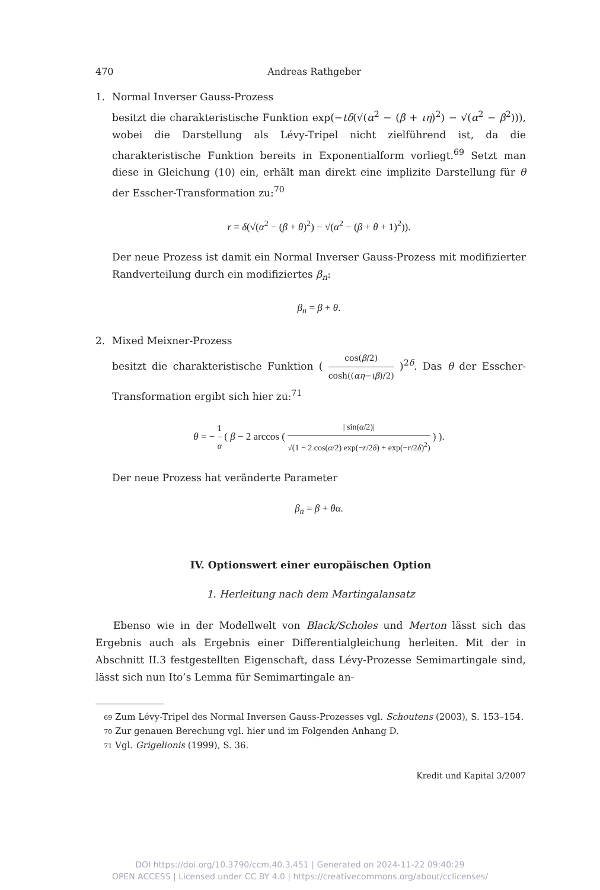470 Andreas Rathgeber
1. Normal Inverser Gauss-Prozess
besitzt die charakteristische Funktion exp(−tδ(√(α<sup>2</sup> − (β + ιη)<sup>2</sup>) − √(α<sup>2</sup> − β<sup>2</sup>))), wobei die Darstellung als Lévy-Tripel nicht zielführend ist, da die charakteristische Funktion bereits in Exponentialform vorliegt.<sup>69</sup> Setzt man diese in Gleichung (10) ein, erhält man direkt eine implizite Darstellung für θ der Esscher-Transformation zu:<sup>70</sup>
r = δ(√(α<sup>2</sup> − (β + θ)<sup>2</sup>) − √(α<sup>2</sup> − (β + θ + 1)<sup>2</sup>)).
Der neue Prozess ist damit ein Normal Inverser Gauss-Prozess mit modifizierter Randverteilung durch ein modifiziertes β<sub>n</sub>:
β<sub>n</sub> = β + θ.
2. Mixed Meixner-Prozess
besitzt die charakteristische Funktion ( cos(β/2) cosh((αη−ιβ)/2) )<sup>2δ</sup>. Das θ der Esscher-Transformation ergibt sich hier zu:<sup>71</sup>
θ = − 1 α ( β − 2 arccos ( | sin(α/2)| √(1 − 2 cos(α/2) exp(−r/2δ) + exp(−r/2δ)<sup>2</sup>) ) ).
Der neue Prozess hat veränderte Parameter
β<sub>n</sub> = β + θα.
IV. Optionswert einer europäischen Option
1. Herleitung nach dem Martingalansatz
Ebenso wie in der Modellwelt von Black/Scholes und Merton lässt sich das Ergebnis auch als Ergebnis einer Differentialgleichung herleiten. Mit der in Abschnitt II.3 festgestellten Eigenschaft, dass Lévy-Prozesse Semimartingale sind, lässt sich nun Ito’s Lemma für Semimartingale an-
69 Zum Lévy-Tripel des Normal Inversen Gauss-Prozesses vgl. Schoutens (2003), S. 153–154.
70 Zur genauen Berechung vgl. hier und im Folgenden Anhang D.
71 Vgl. Grigelionis (1999), S. 36.
Kredit und Kapital 3/2007
DOI https://doi.org/10.3790/ccm.40.3.451 | Generated on 2024-11-22 09:40:29
OPEN ACCESS | Licensed under CC BY 4.0 | https://creativecommons.org/about/cclicenses/